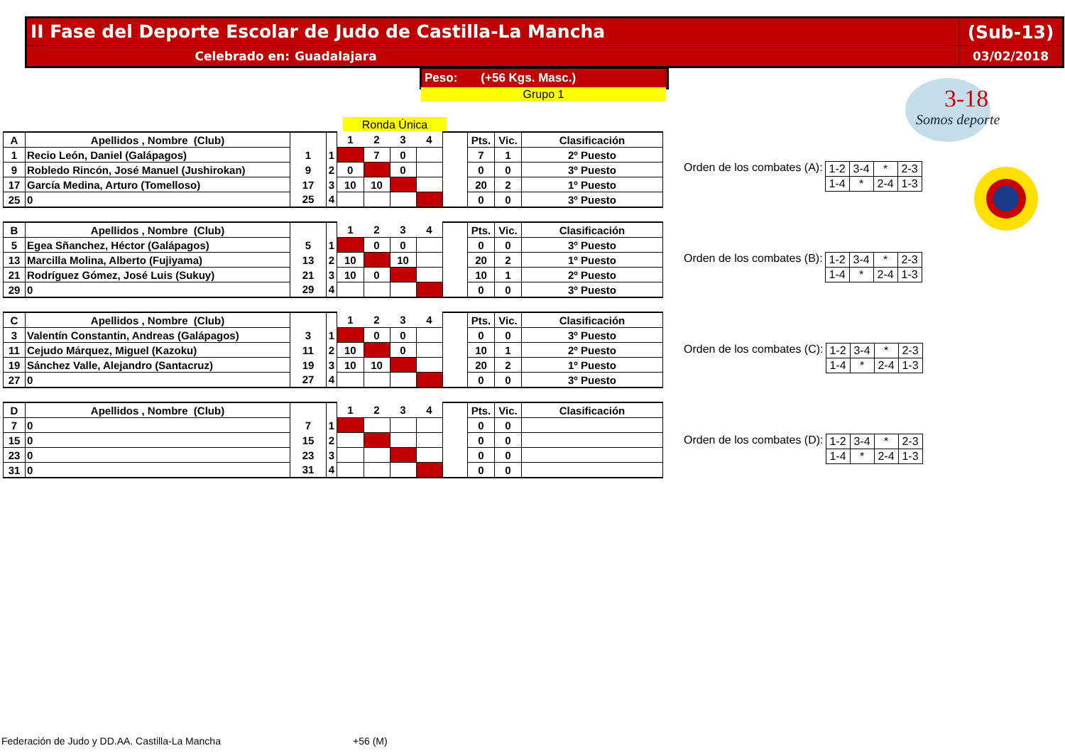II Fase del Deporte Escolar de Judo de Castilla-La Mancha
(Sub-13)
Celebrado en: Guadalajara 03/02/2018
Peso: (+56 Kgs. Masc.)
Grupo 1
Ronda Única
3-18
Somos deporte
| A | Apellidos , Nombre (Club) | | | 1 | 2 | 3 | 4 | | Pts. | Vic. | Clasificación |
| 1 | Recio León, Daniel (Galápagos) | 1 | 1 | | 7 | 0 | | | 7 | 1 | 2º Puesto |
| 9 | Robledo Rincón, José Manuel (Jushirokan) | 9 | 2 | 0 | | 0 | | | 0 | 0 | 3º Puesto |
| 17 | García Medina, Arturo (Tomelloso) | 17 | 3 | 10 | 10 | | | | 20 | 2 | 1º Puesto |
| 25 | 0 | 25 | 4 | | | | | | 0 | 0 | 3º Puesto |
| B | Apellidos , Nombre (Club) | | | 1 | 2 | 3 | 4 | | Pts. | Vic. | Clasificación |
| 5 | Egea Sñanchez, Héctor (Galápagos) | 5 | 1 | | 0 | 0 | | | 0 | 0 | 3º Puesto |
| 13 | Marcilla Molina, Alberto (Fujiyama) | 13 | 2 | 10 | | 10 | | | 20 | 2 | 1º Puesto |
| 21 | Rodríguez Gómez, José Luis (Sukuy) | 21 | 3 | 10 | 0 | | | | 10 | 1 | 2º Puesto |
| 29 | 0 | 29 | 4 | | | | | | 0 | 0 | 3º Puesto |
| C | Apellidos , Nombre (Club) | | | 1 | 2 | 3 | 4 | | Pts. | Vic. | Clasificación |
| 3 | Valentín Constantin, Andreas (Galápagos) | 3 | 1 | | 0 | 0 | | | 0 | 0 | 3º Puesto |
| 11 | Cejudo Márquez, Miguel (Kazoku) | 11 | 2 | 10 | | 0 | | | 10 | 1 | 2º Puesto |
| 19 | Sánchez Valle, Alejandro (Santacruz) | 19 | 3 | 10 | 10 | | | | 20 | 2 | 1º Puesto |
| 27 | 0 | 27 | 4 | | | | | | 0 | 0 | 3º Puesto |
| D | Apellidos , Nombre (Club) | | | 1 | 2 | 3 | 4 | | Pts. | Vic. | Clasificación |
| 7 | 0 | 7 | 1 | | | | | | 0 | 0 | |
| 15 | 0 | 15 | 2 | | | | | | 0 | 0 | |
| 23 | 0 | 23 | 3 | | | | | | 0 | 0 | |
| 31 | 0 | 31 | 4 | | | | | | 0 | 0 | |
Orden de los combates (A):
| 1-2 | 3-4 | * | 2-3 |
| 1-4 | * | 2-4 | 1-3 |
Orden de los combates (B):
| 1-2 | 3-4 | * | 2-3 |
| 1-4 | * | 2-4 | 1-3 |
Orden de los combates (C):
| 1-2 | 3-4 | * | 2-3 |
| 1-4 | * | 2-4 | 1-3 |
Orden de los combates (D):
| 1-2 | 3-4 | * | 2-3 |
| 1-4 | * | 2-4 | 1-3 |
Federación de Judo y DD.AA. Castilla-La Mancha
+56 (M)